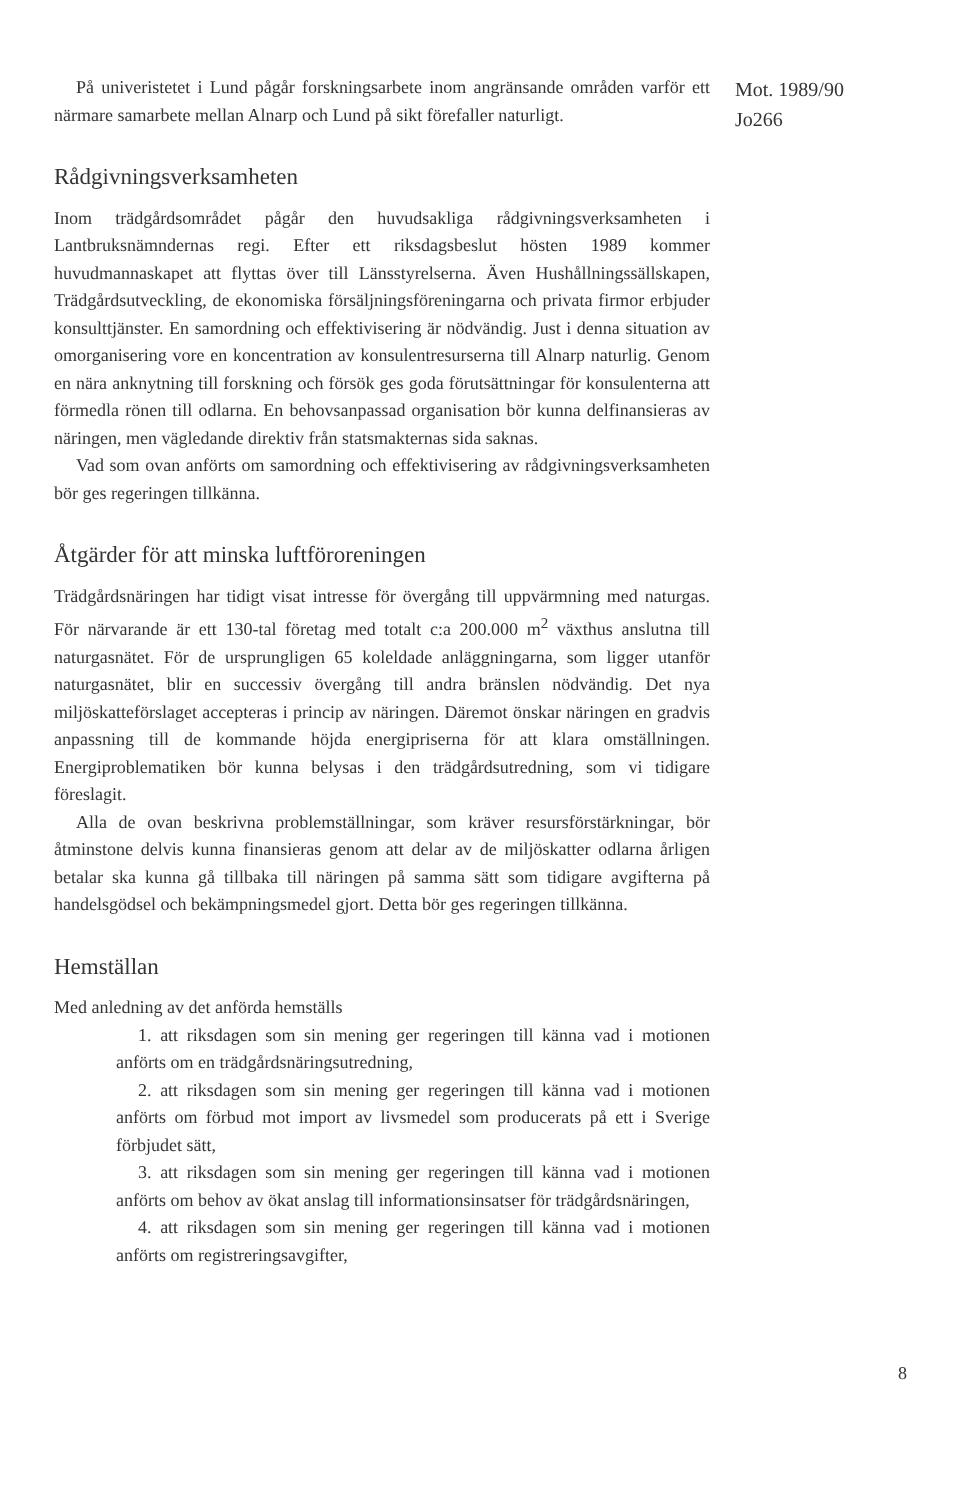Mot. 1989/90
Jo266
På univeristetet i Lund pågår forskningsarbete inom angränsande områden varför ett närmare samarbete mellan Alnarp och Lund på sikt förefaller naturligt.
Rådgivningsverksamheten
Inom trädgårdsområdet pågår den huvudsakliga rådgivningsverksamheten i Lantbruksnämndernas regi. Efter ett riksdagsbeslut hösten 1989 kommer huvudmannaskapet att flyttas över till Länsstyrelserna. Även Hushållningssällskapen, Trädgårdsutveckling, de ekonomiska försäljningsföreningarna och privata firmor erbjuder konsulttjänster. En samordning och effektivisering är nödvändig. Just i denna situation av omorganisering vore en koncentration av konsulentresurserna till Alnarp naturlig. Genom en nära anknytning till forskning och försök ges goda förutsättningar för konsulenterna att förmedla rönen till odlarna. En behovsanpassad organisation bör kunna delfinansieras av näringen, men vägledande direktiv från statsmakternas sida saknas.
Vad som ovan anförts om samordning och effektivisering av rådgivningsverksamheten bör ges regeringen tillkänna.
Åtgärder för att minska luftföroreningen
Trädgårdsnäringen har tidigt visat intresse för övergång till uppvärmning med naturgas. För närvarande är ett 130-tal företag med totalt c:a 200.000 m<sup>2</sup> växthus anslutna till naturgasnätet. För de ursprungligen 65 koleldade anläggningarna, som ligger utanför naturgasnätet, blir en successiv övergång till andra bränslen nödvändig. Det nya miljöskatteförslaget accepteras i princip av näringen. Däremot önskar näringen en gradvis anpassning till de kommande höjda energipriserna för att klara omställningen. Energiproblematiken bör kunna belysas i den trädgårdsutredning, som vi tidigare föreslagit.
Alla de ovan beskrivna problemställningar, som kräver resursförstärkningar, bör åtminstone delvis kunna finansieras genom att delar av de miljöskatter odlarna årligen betalar ska kunna gå tillbaka till näringen på samma sätt som tidigare avgifterna på handelsgödsel och bekämpningsmedel gjort. Detta bör ges regeringen tillkänna.
Hemställan
Med anledning av det anförda hemställs
1. att riksdagen som sin mening ger regeringen till känna vad i motionen anförts om en trädgårdsnäringsutredning,
2. att riksdagen som sin mening ger regeringen till känna vad i motionen anförts om förbud mot import av livsmedel som producerats på ett i Sverige förbjudet sätt,
3. att riksdagen som sin mening ger regeringen till känna vad i motionen anförts om behov av ökat anslag till informationsinsatser för trädgårdsnäringen,
4. att riksdagen som sin mening ger regeringen till känna vad i motionen anförts om registreringsavgifter,
8